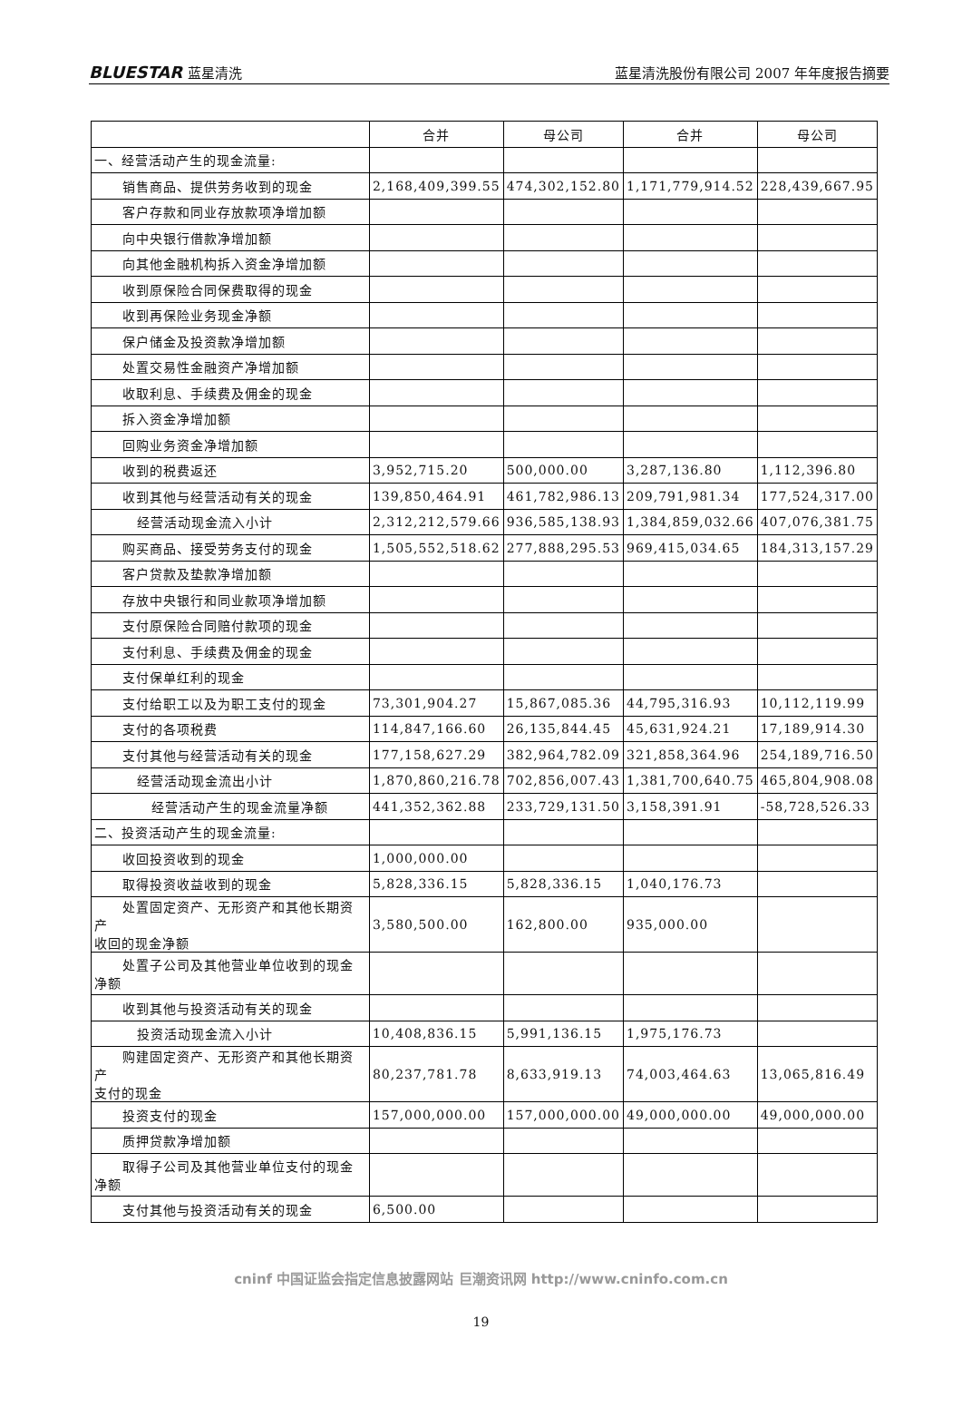BLUESTAR 蓝星清洗
蓝星清洗股份有限公司 2007 年年度报告摘要
| | 合并 | 母公司 | 合并 | 母公司 |
| --- | --- | --- | --- | --- |
| 一、经营活动产生的现金流量: | | | | |
| 销售商品、提供劳务收到的现金 | 2,168,409,399.55 | 474,302,152.80 | 1,171,779,914.52 | 228,439,667.95 |
| 客户存款和同业存放款项净增加额 | | | | |
| 向中央银行借款净增加额 | | | | |
| 向其他金融机构拆入资金净增加额 | | | | |
| 收到原保险合同保费取得的现金 | | | | |
| 收到再保险业务现金净额 | | | | |
| 保户储金及投资款净增加额 | | | | |
| 处置交易性金融资产净增加额 | | | | |
| 收取利息、手续费及佣金的现金 | | | | |
| 拆入资金净增加额 | | | | |
| 回购业务资金净增加额 | | | | |
| 收到的税费返还 | 3,952,715.20 | 500,000.00 | 3,287,136.80 | 1,112,396.80 |
| 收到其他与经营活动有关的现金 | 139,850,464.91 | 461,782,986.13 | 209,791,981.34 | 177,524,317.00 |
| 经营活动现金流入小计 | 2,312,212,579.66 | 936,585,138.93 | 1,384,859,032.66 | 407,076,381.75 |
| 购买商品、接受劳务支付的现金 | 1,505,552,518.62 | 277,888,295.53 | 969,415,034.65 | 184,313,157.29 |
| 客户贷款及垫款净增加额 | | | | |
| 存放中央银行和同业款项净增加额 | | | | |
| 支付原保险合同赔付款项的现金 | | | | |
| 支付利息、手续费及佣金的现金 | | | | |
| 支付保单红利的现金 | | | | |
| 支付给职工以及为职工支付的现金 | 73,301,904.27 | 15,867,085.36 | 44,795,316.93 | 10,112,119.99 |
| 支付的各项税费 | 114,847,166.60 | 26,135,844.45 | 45,631,924.21 | 17,189,914.30 |
| 支付其他与经营活动有关的现金 | 177,158,627.29 | 382,964,782.09 | 321,858,364.96 | 254,189,716.50 |
| 经营活动现金流出小计 | 1,870,860,216.78 | 702,856,007.43 | 1,381,700,640.75 | 465,804,908.08 |
| 经营活动产生的现金流量净额 | 441,352,362.88 | 233,729,131.50 | 3,158,391.91 | -58,728,526.33 |
| 二、投资活动产生的现金流量: | | | | |
| 收回投资收到的现金 | 1,000,000.00 | | | |
| 取得投资收益收到的现金 | 5,828,336.15 | 5,828,336.15 | 1,040,176.73 | |
| 处置固定资产、无形资产和其他长期资产 收回的现金净额 | 3,580,500.00 | 162,800.00 | 935,000.00 | |
| 处置子公司及其他营业单位收到的现金 净额 | | | | |
| 收到其他与投资活动有关的现金 | | | | |
| 投资活动现金流入小计 | 10,408,836.15 | 5,991,136.15 | 1,975,176.73 | |
| 购建固定资产、无形资产和其他长期资产 支付的现金 | 80,237,781.78 | 8,633,919.13 | 74,003,464.63 | 13,065,816.49 |
| 投资支付的现金 | 157,000,000.00 | 157,000,000.00 | 49,000,000.00 | 49,000,000.00 |
| 质押贷款净增加额 | | | | |
| 取得子公司及其他营业单位支付的现金 净额 | | | | |
| 支付其他与投资活动有关的现金 | 6,500.00 | | | |
cninf 中国证监会指定信息披露网站 巨潮资讯网 http://www.cninfo.com.cn
19